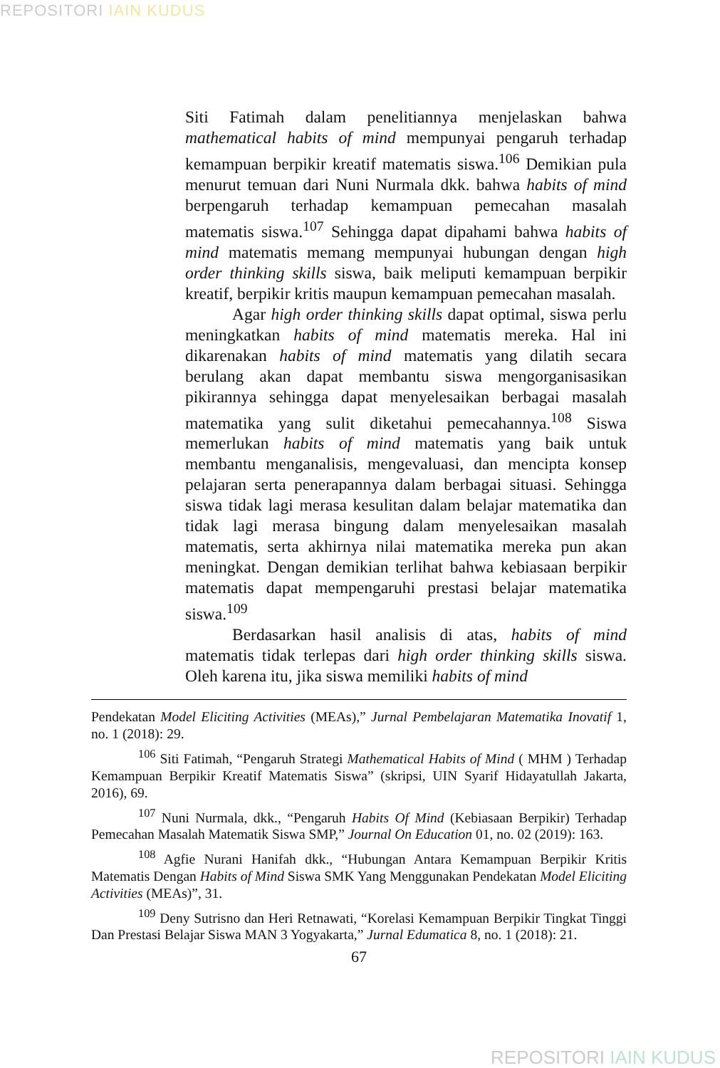REPOSITORI IAIN KUDUS
Siti Fatimah dalam penelitiannya menjelaskan bahwa mathematical habits of mind mempunyai pengaruh terhadap kemampuan berpikir kreatif matematis siswa.<sup>106</sup> Demikian pula menurut temuan dari Nuni Nurmala dkk. bahwa habits of mind berpengaruh terhadap kemampuan pemecahan masalah matematis siswa.<sup>107</sup> Sehingga dapat dipahami bahwa habits of mind matematis memang mempunyai hubungan dengan high order thinking skills siswa, baik meliputi kemampuan berpikir kreatif, berpikir kritis maupun kemampuan pemecahan masalah.
Agar high order thinking skills dapat optimal, siswa perlu meningkatkan habits of mind matematis mereka. Hal ini dikarenakan habits of mind matematis yang dilatih secara berulang akan dapat membantu siswa mengorganisasikan pikirannya sehingga dapat menyelesaikan berbagai masalah matematika yang sulit diketahui pemecahannya.<sup>108</sup> Siswa memerlukan habits of mind matematis yang baik untuk membantu menganalisis, mengevaluasi, dan mencipta konsep pelajaran serta penerapannya dalam berbagai situasi. Sehingga siswa tidak lagi merasa kesulitan dalam belajar matematika dan tidak lagi merasa bingung dalam menyelesaikan masalah matematis, serta akhirnya nilai matematika mereka pun akan meningkat. Dengan demikian terlihat bahwa kebiasaan berpikir matematis dapat mempengaruhi prestasi belajar matematika siswa.<sup>109</sup>
Berdasarkan hasil analisis di atas, habits of mind matematis tidak terlepas dari high order thinking skills siswa. Oleh karena itu, jika siswa memiliki habits of mind
Pendekatan Model Eliciting Activities (MEAs),” Jurnal Pembelajaran Matematika Inovatif 1, no. 1 (2018): 29.
<sup>106</sup> Siti Fatimah, “Pengaruh Strategi Mathematical Habits of Mind ( MHM ) Terhadap Kemampuan Berpikir Kreatif Matematis Siswa” (skripsi, UIN Syarif Hidayatullah Jakarta, 2016), 69.
<sup>107</sup> Nuni Nurmala, dkk., “Pengaruh Habits Of Mind (Kebiasaan Berpikir) Terhadap Pemecahan Masalah Matematik Siswa SMP,” Journal On Education 01, no. 02 (2019): 163.
<sup>108</sup> Agfie Nurani Hanifah dkk., “Hubungan Antara Kemampuan Berpikir Kritis Matematis Dengan Habits of Mind Siswa SMK Yang Menggunakan Pendekatan Model Eliciting Activities (MEAs)”, 31.
<sup>109</sup> Deny Sutrisno dan Heri Retnawati, “Korelasi Kemampuan Berpikir Tingkat Tinggi Dan Prestasi Belajar Siswa MAN 3 Yogyakarta,” Jurnal Edumatica 8, no. 1 (2018): 21.
67
REPOSITORI IAIN KUDUS